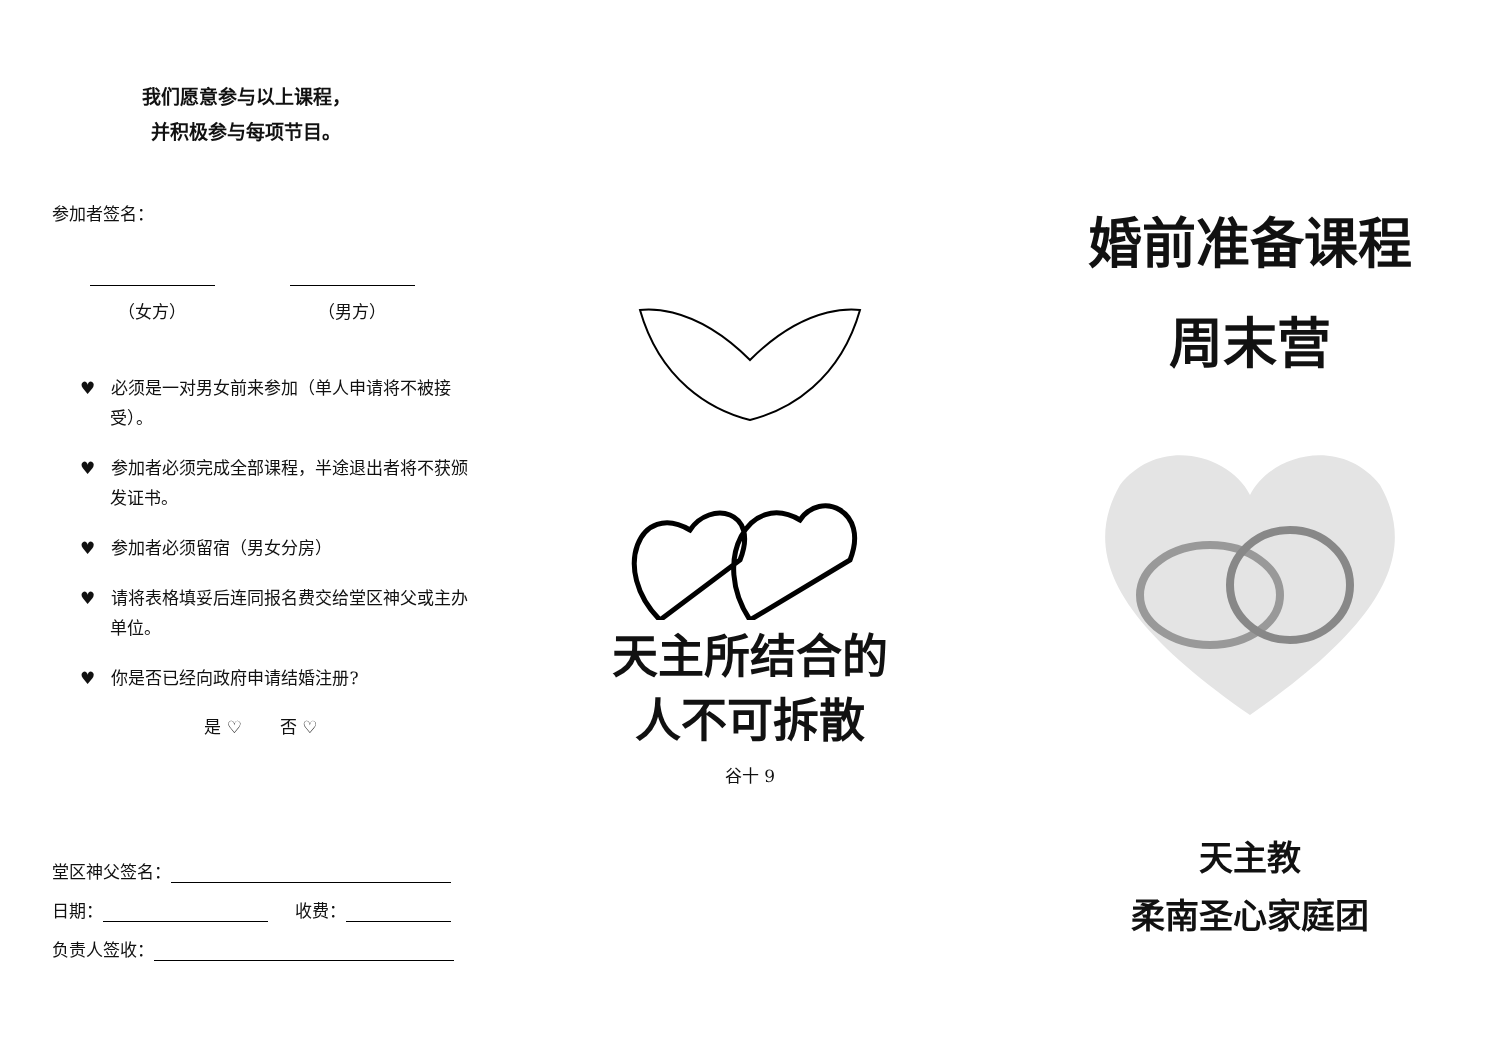我们愿意参与以上课程，
并积极参与每项节目。
参加者签名：
（女方） （男方）
♥ 必须是一对男女前来参加（单人申请将不被接受）。
♥ 参加者必须完成全部课程，半途退出者将不获颁发证书。
♥ 参加者必须留宿（男女分房）
♥ 请将表格填妥后连同报名费交给堂区神父或主办单位。
♥ 你是否已经向政府申请结婚注册?
是 ♡ 否 ♡
堂区神父签名：
日期： 收费：
负责人签收：
天主所结合的
人不可拆散
谷十 9
婚前准备课程
周末营
天主教
柔南圣心家庭团